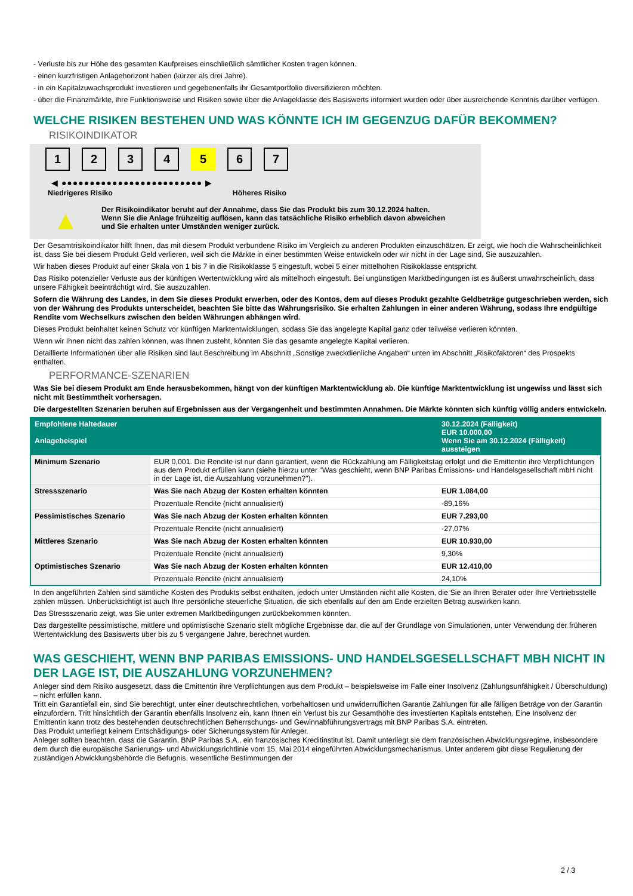- Verluste bis zur Höhe des gesamten Kaufpreises einschließlich sämtlicher Kosten tragen können.
- einen kurzfristigen Anlagehorizont haben (kürzer als drei Jahre).
- in ein Kapitalzuwachsprodukt investieren und gegebenenfalls ihr Gesamtportfolio diversifizieren möchten.
- über die Finanzmärkte, ihre Funktionsweise und Risiken sowie über die Anlageklasse des Basiswerts informiert wurden oder über ausreichende Kenntnis darüber verfügen.
WELCHE RISIKEN BESTEHEN UND WAS KÖNNTE ICH IM GEGENZUG DAFÜR BEKOMMEN?
RISIKOINDIKATOR
1 2 3 4 5 6 7
◀ ●●●●●●●●●●●●●●●●●●●●●●●●● ▶
Niedrigeres Risiko Höheres Risiko
▲
Der Risikoindikator beruht auf der Annahme, dass Sie das Produkt bis zum 30.12.2024 halten.
Wenn Sie die Anlage frühzeitig auflösen, kann das tatsächliche Risiko erheblich davon abweichen und Sie erhalten unter Umständen weniger zurück.
Der Gesamtrisikoindikator hilft Ihnen, das mit diesem Produkt verbundene Risiko im Vergleich zu anderen Produkten einzuschätzen. Er zeigt, wie hoch die Wahrscheinlichkeit ist, dass Sie bei diesem Produkt Geld verlieren, weil sich die Märkte in einer bestimmten Weise entwickeln oder wir nicht in der Lage sind, Sie auszuzahlen.
Wir haben dieses Produkt auf einer Skala von 1 bis 7 in die Risikoklasse 5 eingestuft, wobei 5 einer mittelhohen Risikoklasse entspricht.
Das Risiko potenzieller Verluste aus der künftigen Wertentwicklung wird als mittelhoch eingestuft. Bei ungünstigen Marktbedingungen ist es äußerst unwahrscheinlich, dass unsere Fähigkeit beeinträchtigt wird, Sie auszuzahlen.
Sofern die Währung des Landes, in dem Sie dieses Produkt erwerben, oder des Kontos, dem auf dieses Produkt gezahlte Geldbeträge gutgeschrieben werden, sich von der Währung des Produkts unterscheidet, beachten Sie bitte das Währungsrisiko. Sie erhalten Zahlungen in einer anderen Währung, sodass Ihre endgültige Rendite vom Wechselkurs zwischen den beiden Währungen abhängen wird.
Dieses Produkt beinhaltet keinen Schutz vor künftigen Marktentwicklungen, sodass Sie das angelegte Kapital ganz oder teilweise verlieren könnten.
Wenn wir Ihnen nicht das zahlen können, was Ihnen zusteht, könnten Sie das gesamte angelegte Kapital verlieren.
Detaillierte Informationen über alle Risiken sind laut Beschreibung im Abschnitt „Sonstige zweckdienliche Angaben“ unten im Abschnitt „Risikofaktoren“ des Prospekts enthalten.
PERFORMANCE-SZENARIEN
Was Sie bei diesem Produkt am Ende herausbekommen, hängt von der künftigen Marktentwicklung ab. Die künftige Marktentwicklung ist ungewiss und lässt sich nicht mit Bestimmtheit vorhersagen.
Die dargestellten Szenarien beruhen auf Ergebnissen aus der Vergangenheit und bestimmten Annahmen. Die Märkte könnten sich künftig völlig anders entwickeln.
| Empfohlene Haltedauer Anlagebeispiel | | 30.12.2024 (Fälligkeit) EUR 10.000,00 Wenn Sie am 30.12.2024 (Fälligkeit) aussteigen |
| --- | --- | --- |
| Minimum Szenario | EUR 0,001. Die Rendite ist nur dann garantiert, wenn die Rückzahlung am Fälligkeitstag erfolgt und die Emittentin ihre Verpflichtungen aus dem Produkt erfüllen kann (siehe hierzu unter "Was geschieht, wenn BNP Paribas Emissions- und Handelsgesellschaft mbH nicht in der Lage ist, die Auszahlung vorzunehmen?"). | |
| Stressszenario | Was Sie nach Abzug der Kosten erhalten könnten | EUR 1.084,00 |
| | Prozentuale Rendite (nicht annualisiert) | -89,16% |
| Pessimistisches Szenario | Was Sie nach Abzug der Kosten erhalten könnten | EUR 7.293,00 |
| | Prozentuale Rendite (nicht annualisiert) | -27,07% |
| Mittleres Szenario | Was Sie nach Abzug der Kosten erhalten könnten | EUR 10.930,00 |
| | Prozentuale Rendite (nicht annualisiert) | 9,30% |
| Optimistisches Szenario | Was Sie nach Abzug der Kosten erhalten könnten | EUR 12.410,00 |
| | Prozentuale Rendite (nicht annualisiert) | 24,10% |
In den angeführten Zahlen sind sämtliche Kosten des Produkts selbst enthalten, jedoch unter Umständen nicht alle Kosten, die Sie an Ihren Berater oder Ihre Vertriebsstelle zahlen müssen. Unberücksichtigt ist auch Ihre persönliche steuerliche Situation, die sich ebenfalls auf den am Ende erzielten Betrag auswirken kann.
Das Stressszenario zeigt, was Sie unter extremen Marktbedingungen zurückbekommen könnten.
Das dargestellte pessimistische, mittlere und optimistische Szenario stellt mögliche Ergebnisse dar, die auf der Grundlage von Simulationen, unter Verwendung der früheren Wertentwicklung des Basiswerts über bis zu 5 vergangene Jahre, berechnet wurden.
WAS GESCHIEHT, WENN BNP PARIBAS EMISSIONS- UND HANDELSGESELLSCHAFT MBH NICHT IN DER LAGE IST, DIE AUSZAHLUNG VORZUNEHMEN?
Anleger sind dem Risiko ausgesetzt, dass die Emittentin ihre Verpflichtungen aus dem Produkt – beispielsweise im Falle einer Insolvenz (Zahlungsunfähigkeit / Überschuldung) – nicht erfüllen kann.
Tritt ein Garantiefall ein, sind Sie berechtigt, unter einer deutschrechtlichen, vorbehaltlosen und unwiderruflichen Garantie Zahlungen für alle fälligen Beträge von der Garantin einzufordern. Tritt hinsichtlich der Garantin ebenfalls Insolvenz ein, kann Ihnen ein Verlust bis zur Gesamthöhe des investierten Kapitals entstehen. Eine Insolvenz der Emittentin kann trotz des bestehenden deutschrechtlichen Beherrschungs- und Gewinnabführungsvertrags mit BNP Paribas S.A. eintreten.
Das Produkt unterliegt keinem Entschädigungs- oder Sicherungssystem für Anleger.
Anleger sollten beachten, dass die Garantin, BNP Paribas S.A., ein französisches Kreditinstitut ist. Damit unterliegt sie dem französischen Abwicklungsregime, insbesondere dem durch die europäische Sanierungs- und Abwicklungsrichtlinie vom 15. Mai 2014 eingeführten Abwicklungsmechanismus. Unter anderem gibt diese Regulierung der zuständigen Abwicklungsbehörde die Befugnis, wesentliche Bestimmungen der
2 / 3